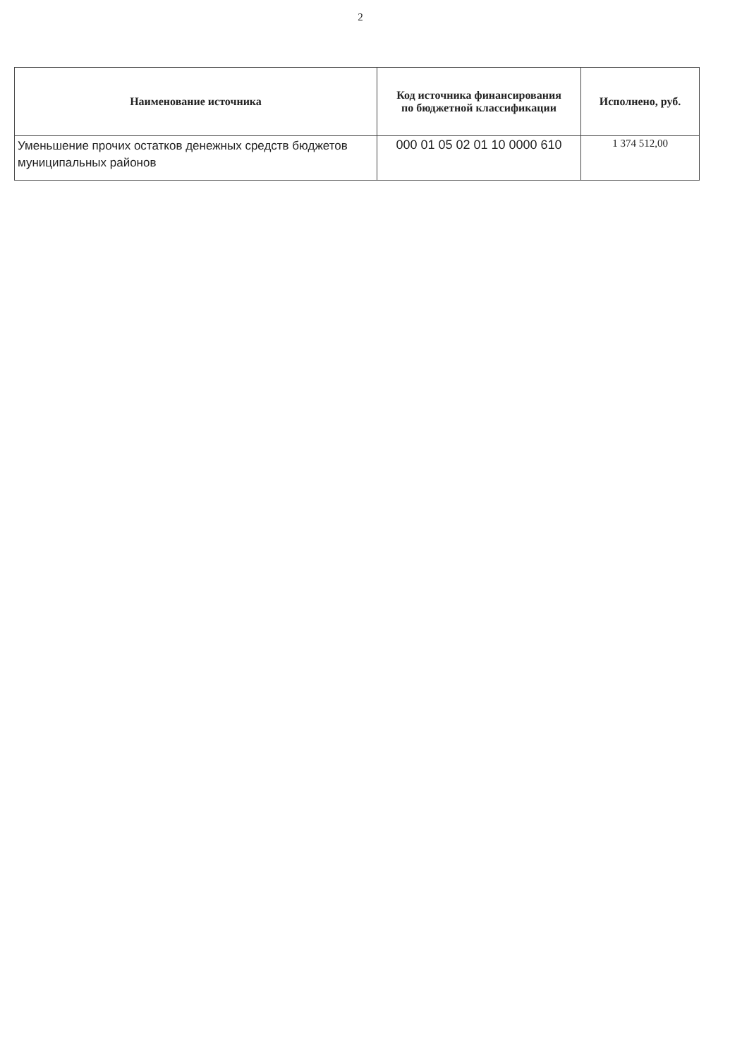2
| Наименование источника | Код источника финансирования по бюджетной классификации | Исполнено, руб. |
| --- | --- | --- |
| Уменьшение прочих остатков денежных средств бюджетов муниципальных районов | 000 01 05 02 01 10 0000 610 | 1 374 512,00 |